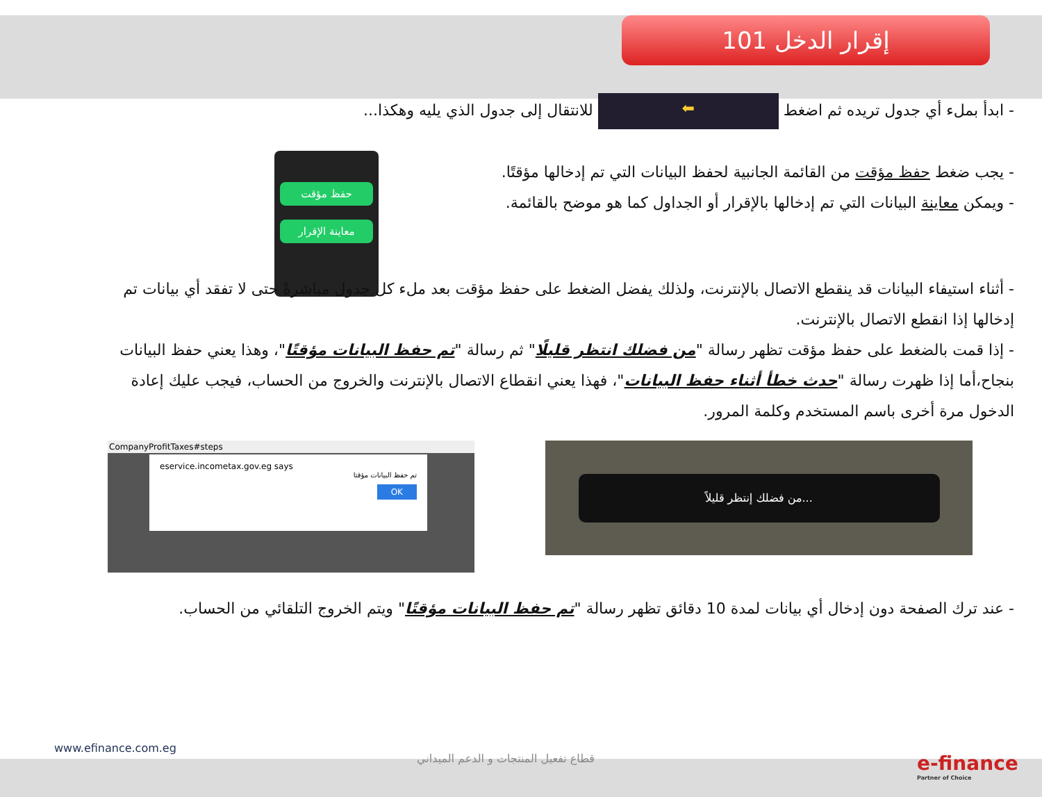إقرار الدخل 101
حفظ مؤقت
معاينة الإقرار
- ابدأ بملء أي جدول تريده ثم اضغط ⬅ للانتقال إلى جدول الذي يليه وهكذا...
- يجب ضغط حفظ مؤقت من القائمة الجانبية لحفظ البيانات التي تم إدخالها مؤقتًا.
- ويمكن معاينة البيانات التي تم إدخالها بالإقرار أو الجداول كما هو موضح بالقائمة.
- أثناء استيفاء البيانات قد ينقطع الاتصال بالإنترنت، ولذلك يفضل الضغط على حفظ مؤقت بعد ملء كل جدول مباشرةً حتى لا تفقد أي بيانات تم إدخالها إذا انقطع الاتصال بالإنترنت.
- إذا قمت بالضغط على حفظ مؤقت تظهر رسالة "من فضلك انتظر قليلًا" ثم رسالة "تم حفظ البيانات مؤقتًا"، وهذا يعني حفظ البيانات بنجاح،أما إذا ظهرت رسالة "حدث خطأ أثناء حفظ البيانات"، فهذا يعني انقطاع الاتصال بالإنترنت والخروج من الحساب، فيجب عليك إعادة الدخول مرة أخرى باسم المستخدم وكلمة المرور.
CompanyProfitTaxes#steps
eservice.incometax.gov.eg says
تم حفظ البيانات مؤقتا
OK
من فضلك إنتظر قليلاً...
- عند ترك الصفحة دون إدخال أي بيانات لمدة 10 دقائق تظهر رسالة "تم حفظ البيانات مؤقتًا" ويتم الخروج التلقائي من الحساب.
www.efinance.com.eg
قطاع تفعيل المنتجات و الدعم الميداني
e-finance
Partner of Choice